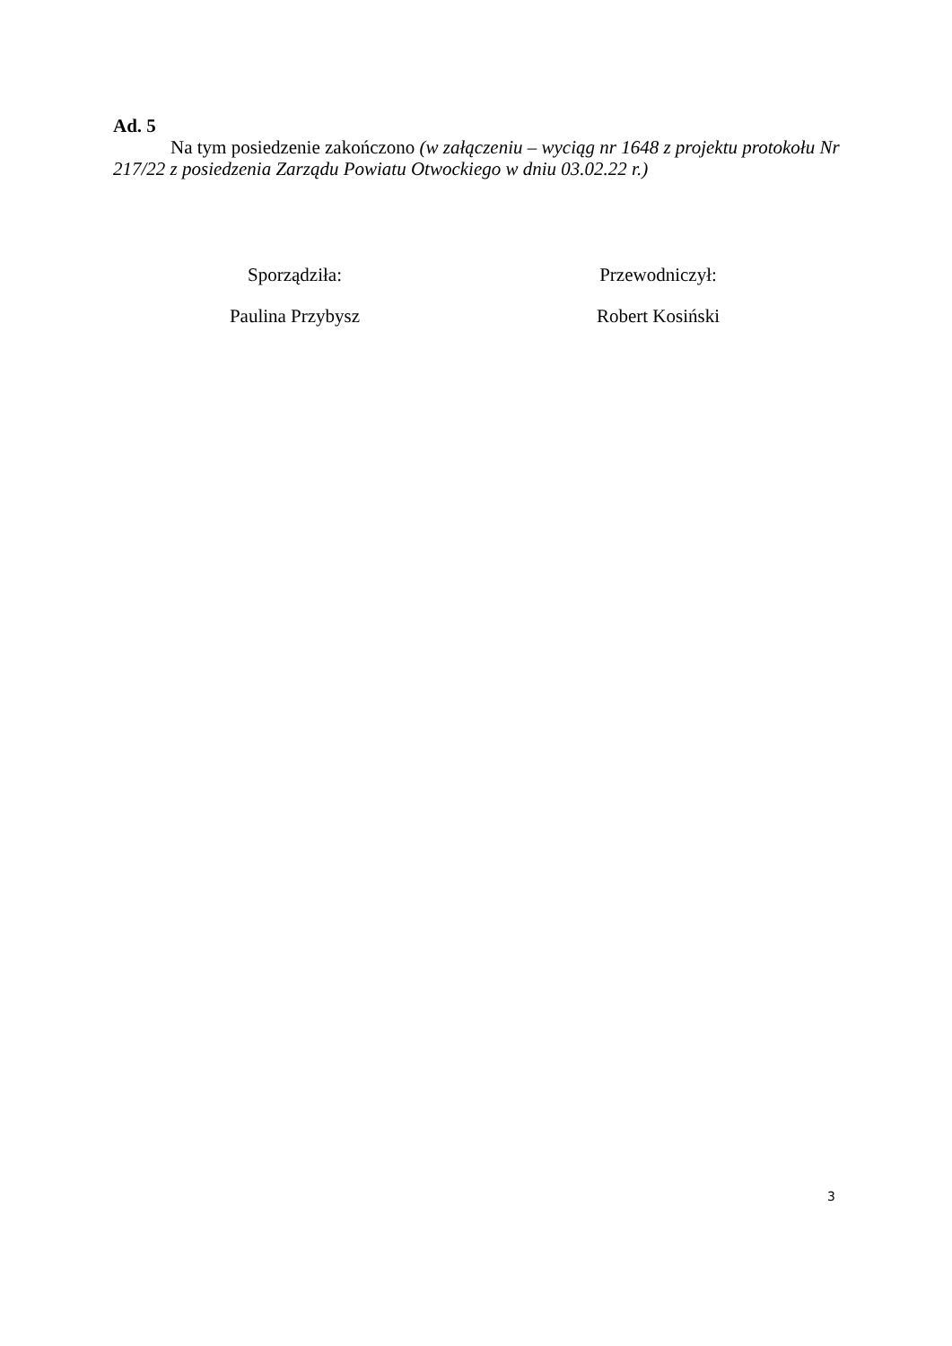Ad. 5
Na tym posiedzenie zakończono (w załączeniu – wyciąg nr 1648 z projektu protokołu Nr 217/22 z posiedzenia Zarządu Powiatu Otwockiego w dniu 03.02.22 r.)
Sporządziła:
Paulina Przybysz
Przewodniczył:
Robert Kosiński
3